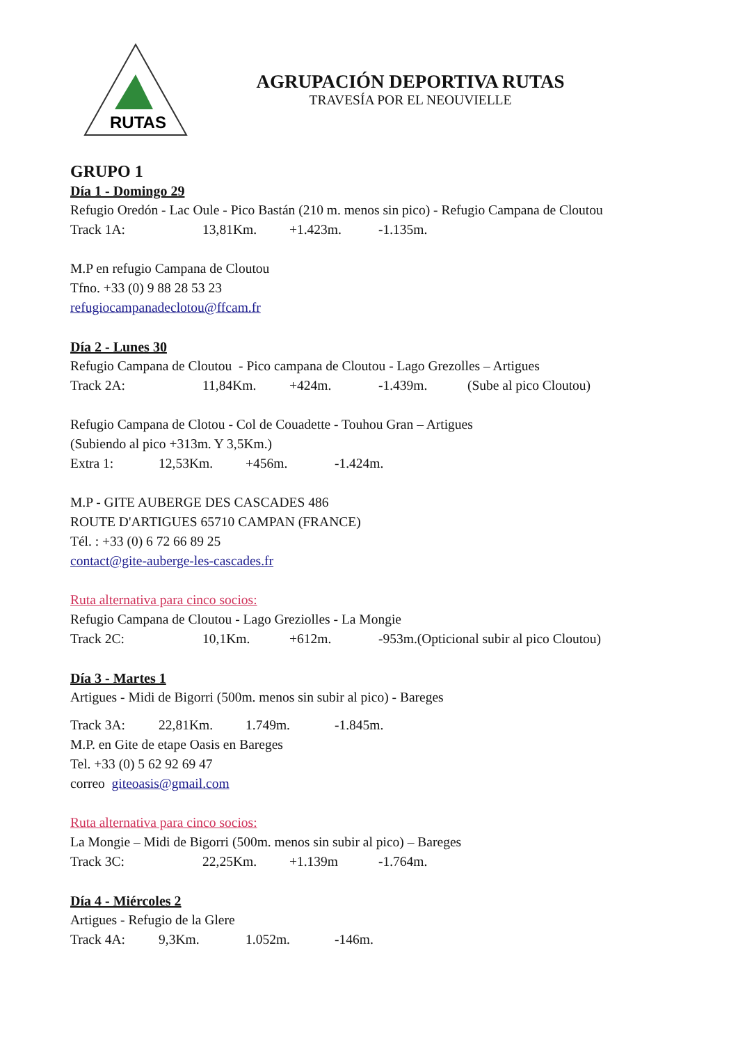RUTAS
AGRUPACIÓN DEPORTIVA RUTAS
TRAVESÍA POR EL NEOUVIELLE
GRUPO 1
Día 1 - Domingo 29
Refugio Oredón - Lac Oule - Pico Bastán (210 m. menos sin pico) - Refugio Campana de Cloutou
Track 1A: 13,81Km. +1.423m. -1.135m.
M.P en refugio Campana de Cloutou
Tfno. +33 (0) 9 88 28 53 23
refugiocampanadeclotou@ffcam.fr
Día 2 - Lunes 30
Refugio Campana de Cloutou - Pico campana de Cloutou - Lago Grezolles – Artigues
Track 2A: 11,84Km. +424m. -1.439m. (Sube al pico Cloutou)
Refugio Campana de Clotou - Col de Couadette - Touhou Gran – Artigues
(Subiendo al pico +313m. Y 3,5Km.)
Extra 1: 12,53Km. +456m. -1.424m.
M.P - GITE AUBERGE DES CASCADES 486
ROUTE D'ARTIGUES 65710 CAMPAN (FRANCE)
Tél. : +33 (0) 6 72 66 89 25
contact@gite-auberge-les-cascades.fr
Ruta alternativa para cinco socios:
Refugio Campana de Cloutou - Lago Greziolles - La Mongie
Track 2C: 10,1Km. +612m. -953m.(Opticional subir al pico Cloutou)
Día 3 - Martes 1
Artigues - Midi de Bigorri (500m. menos sin subir al pico) - Bareges
Track 3A: 22,81Km. 1.749m. -1.845m.
M.P. en Gite de etape Oasis en Bareges
Tel. +33 (0) 5 62 92 69 47
correo giteoasis@gmail.com
Ruta alternativa para cinco socios:
La Mongie – Midi de Bigorri (500m. menos sin subir al pico) – Bareges
Track 3C: 22,25Km. +1.139m -1.764m.
Día 4 - Miércoles 2
Artigues - Refugio de la Glere
Track 4A: 9,3Km. 1.052m. -146m.